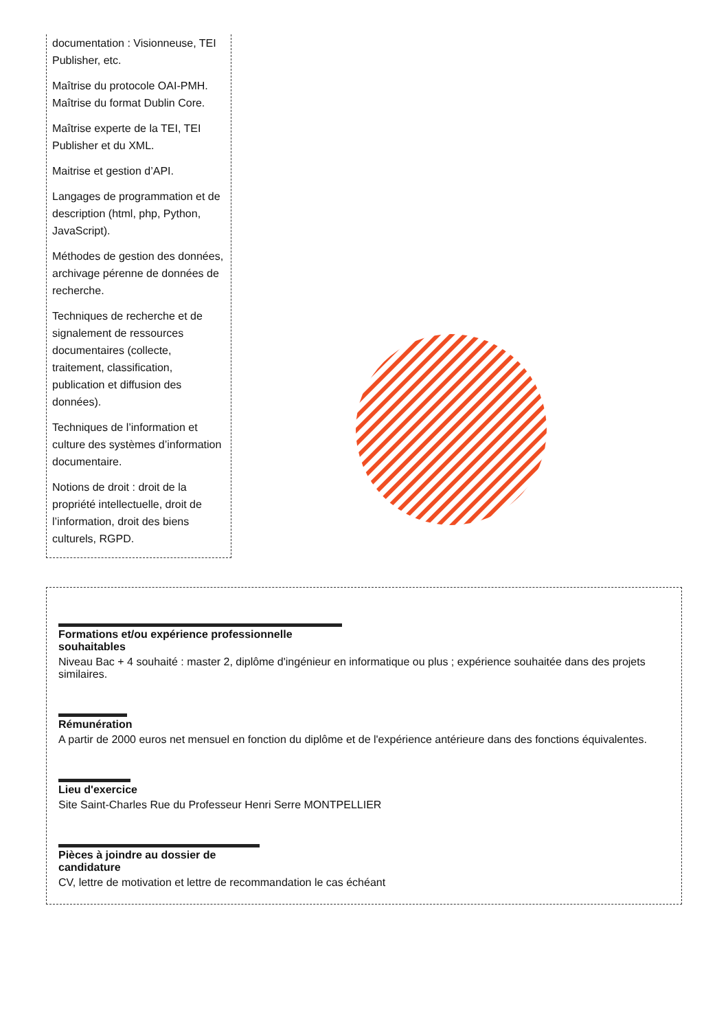documentation : Visionneuse, TEI Publisher, etc.
Maîtrise du protocole OAI-PMH. Maîtrise du format Dublin Core.
Maîtrise experte de la TEI, TEI Publisher et du XML.
Maitrise et gestion d’API.
Langages de programmation et de description (html, php, Python, JavaScript).
Méthodes de gestion des données, archivage pérenne de données de recherche.
Techniques de recherche et de signalement de ressources documentaires (collecte, traitement, classification, publication et diffusion des données).
Techniques de l’information et culture des systèmes d’information documentaire.
Notions de droit : droit de la propriété intellectuelle, droit de l’information, droit des biens culturels, RGPD.
Formations et/ou expérience professionnelle
souhaitables
Niveau Bac + 4 souhaité : master 2, diplôme d'ingénieur en informatique ou plus ; expérience souhaitée dans des projets similaires.
Rémunération
A partir de 2000 euros net mensuel en fonction du diplôme et de l'expérience antérieure dans des fonctions équivalentes.
Lieu d'exercice
Site Saint-Charles Rue du Professeur Henri Serre MONTPELLIER
Pièces à joindre au dossier de
candidature
CV, lettre de motivation et lettre de recommandation le cas échéant